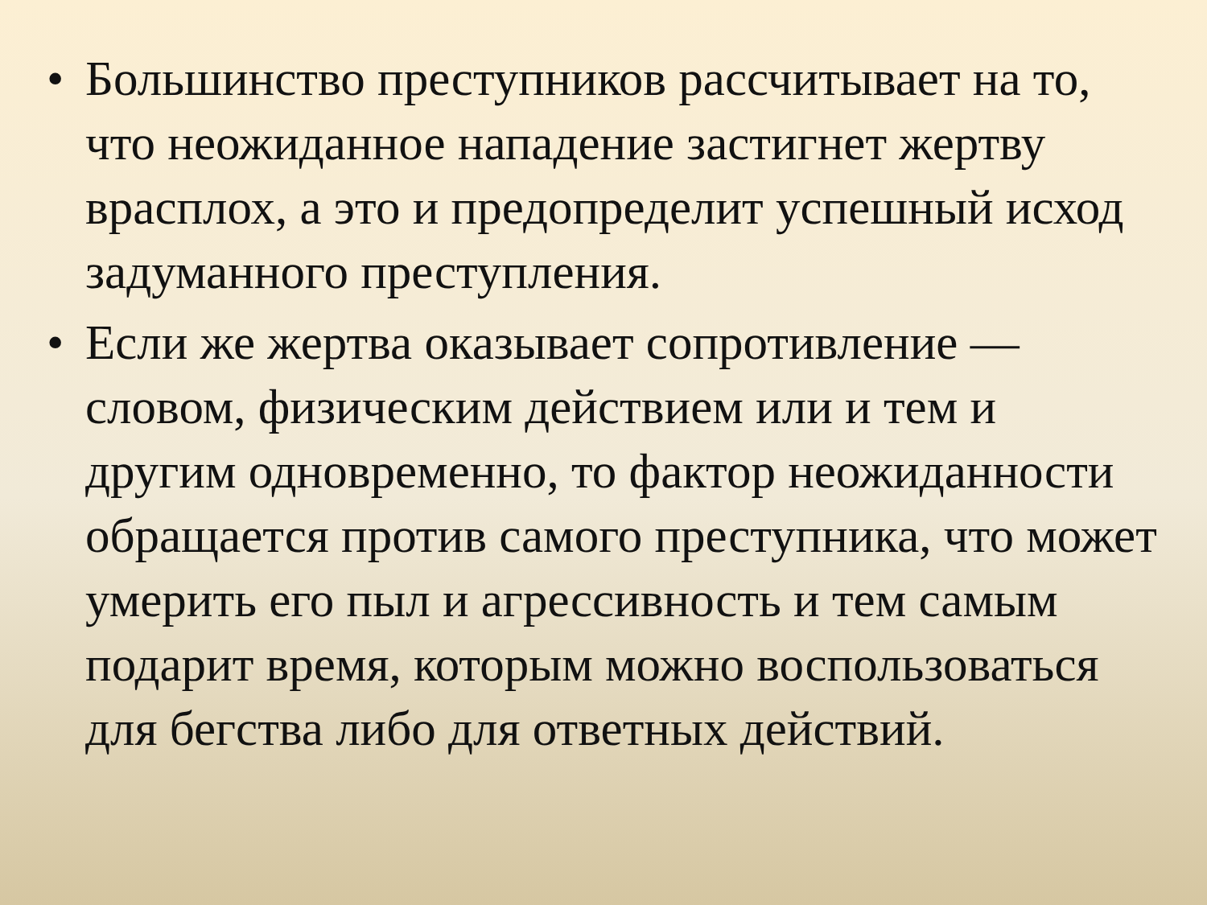• Большинство преступников рассчитывает на то, что неожиданное нападение застигнет жертву врасплох, а это и предопределит успешный исход задуманного преступления.
• Если же жертва оказывает сопротивление — словом, физическим действием или и тем и другим одновременно, то фактор неожиданности обращается против самого преступника, что может умерить его пыл и агрессивность и тем самым подарит время, которым можно воспользоваться для бегства либо для ответных действий.